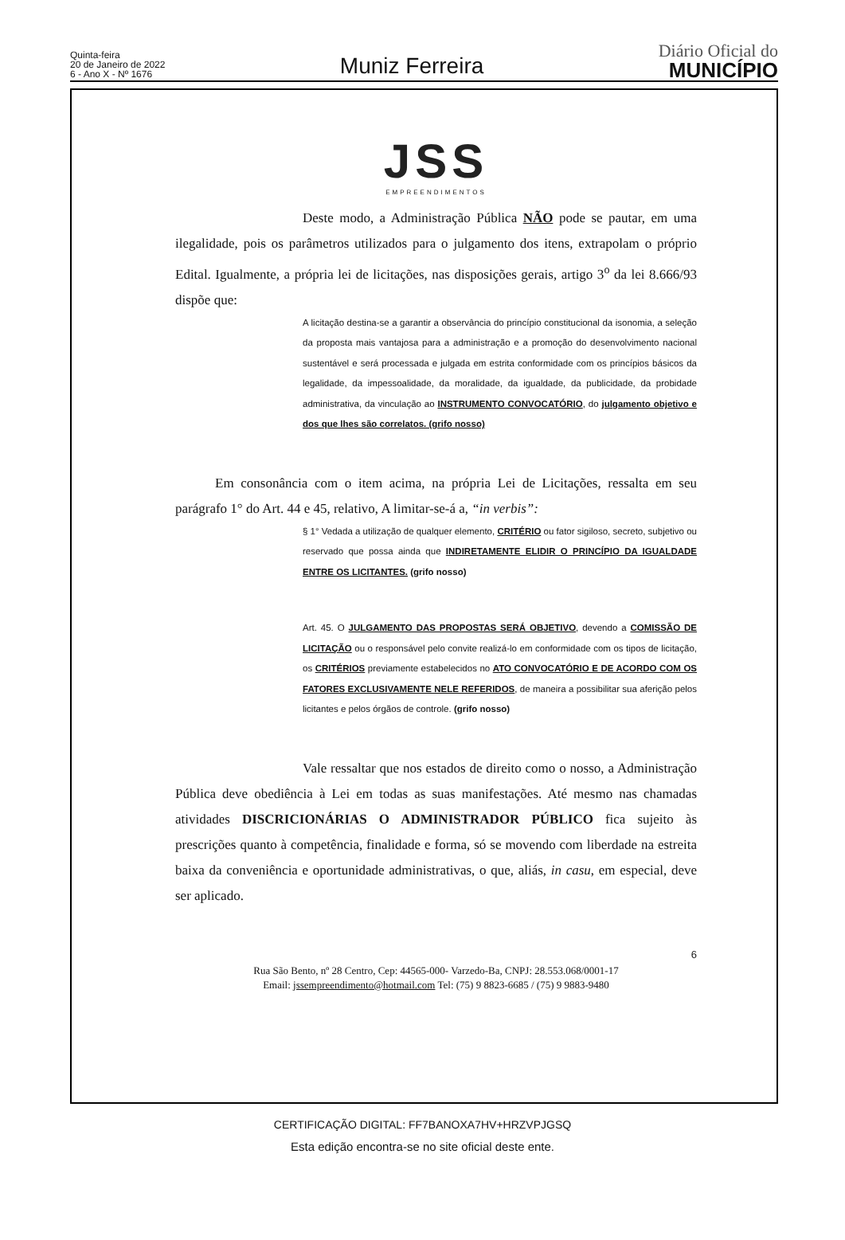Quinta-feira
20 de Janeiro de 2022
6 - Ano X - Nº 1676
Muniz Ferreira
Diário Oficial do
MUNICÍPIO
JSS
EMPREENDIMENTOS
Deste modo, a Administração Pública NÃO pode se pautar, em uma ilegalidade, pois os parâmetros utilizados para o julgamento dos itens, extrapolam o próprio Edital. Igualmente, a própria lei de licitações, nas disposições gerais, artigo 3<sup>o</sup> da lei 8.666/93 dispõe que:
A licitação destina-se a garantir a observância do princípio constitucional da isonomia, a seleção da proposta mais vantajosa para a administração e a promoção do desenvolvimento nacional sustentável e será processada e julgada em estrita conformidade com os princípios básicos da legalidade, da impessoalidade, da moralidade, da igualdade, da publicidade, da probidade administrativa, da vinculação ao INSTRUMENTO CONVOCATÓRIO, do julgamento objetivo e dos que lhes são correlatos. (grifo nosso)
Em consonância com o item acima, na própria Lei de Licitações, ressalta em seu parágrafo 1° do Art. 44 e 45, relativo, A limitar-se-á a, “in verbis”:
§ 1° Vedada a utilização de qualquer elemento, CRITÉRIO ou fator sigiloso, secreto, subjetivo ou reservado que possa ainda que INDIRETAMENTE ELIDIR O PRINCÍPIO DA IGUALDADE ENTRE OS LICITANTES. (grifo nosso)
Art. 45. O JULGAMENTO DAS PROPOSTAS SERÁ OBJETIVO, devendo a COMISSÃO DE LICITAÇÃO ou o responsável pelo convite realizá-lo em conformidade com os tipos de licitação, os CRITÉRIOS previamente estabelecidos no ATO CONVOCATÓRIO E DE ACORDO COM OS FATORES EXCLUSIVAMENTE NELE REFERIDOS, de maneira a possibilitar sua aferição pelos licitantes e pelos órgãos de controle. (grifo nosso)
Vale ressaltar que nos estados de direito como o nosso, a Administração Pública deve obediência à Lei em todas as suas manifestações. Até mesmo nas chamadas atividades DISCRICIONÁRIAS O ADMINISTRADOR PÚBLICO fica sujeito às prescrições quanto à competência, finalidade e forma, só se movendo com liberdade na estreita baixa da conveniência e oportunidade administrativas, o que, aliás, in casu, em especial, deve ser aplicado.
6
Rua São Bento, nº 28 Centro, Cep: 44565-000- Varzedo-Ba, CNPJ: 28.553.068/0001-17
Email: jssempreendimento@hotmail.com Tel: (75) 9 8823-6685 / (75) 9 9883-9480
CERTIFICAÇÃO DIGITAL: FF7BANOXA7HV+HRZVPJGSQ
Esta edição encontra-se no site oficial deste ente.